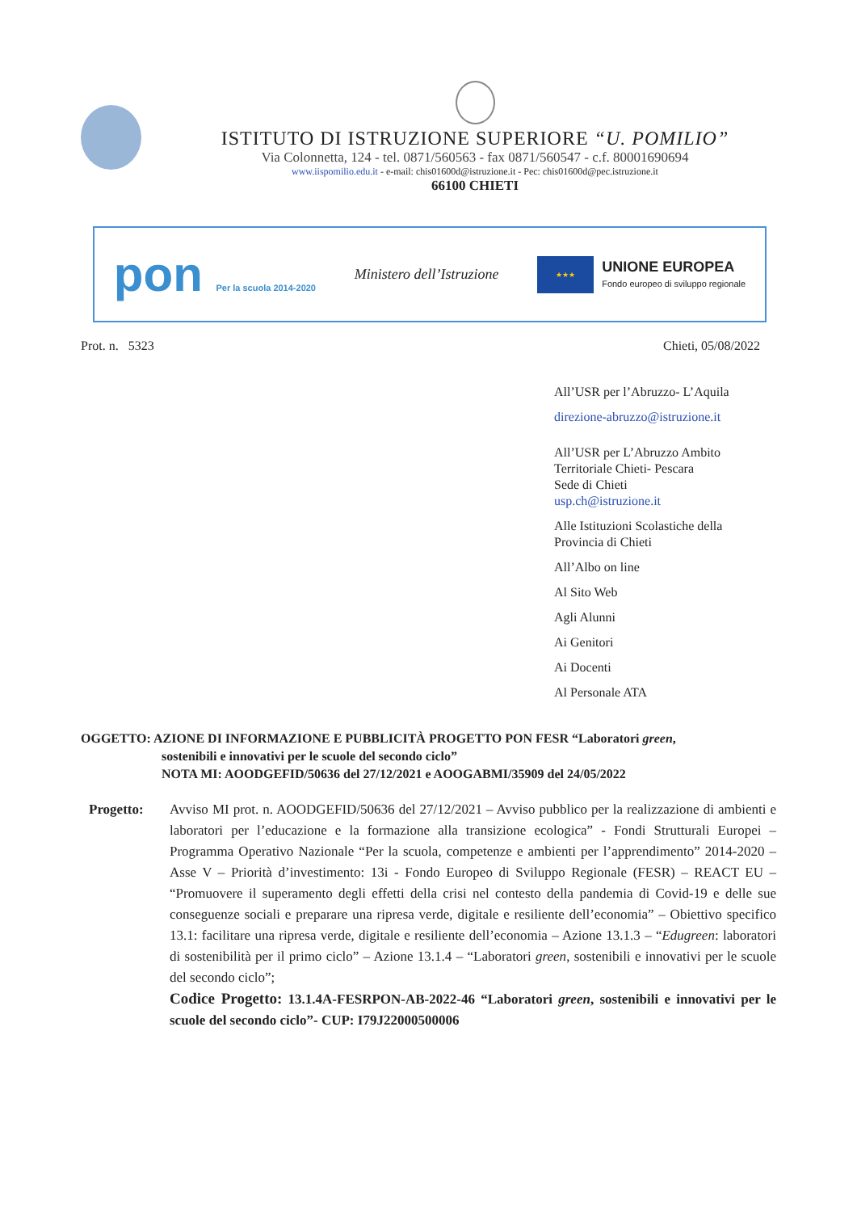ISTITUTO DI ISTRUZIONE SUPERIORE “U. POMILIO”
Via Colonnetta, 124 - tel. 0871/560563 - fax 0871/560547 - c.f. 80001690694
www.iispomilio.edu.it - e-mail: chis01600d@istruzione.it - Pec: chis01600d@pec.istruzione.it
66100 CHIETI
pon Per la scuola 2014-2020
Ministero dell’Istruzione
★★★
UNIONE EUROPEA
Fondo europeo di sviluppo regionale
Prot. n. 5323 Chieti, 05/08/2022
All’USR per l’Abruzzo- L’Aquila
direzione-abruzzo@istruzione.it
All’USR per L’Abruzzo Ambito
Territoriale Chieti- Pescara
Sede di Chieti
usp.ch@istruzione.it
Alle Istituzioni Scolastiche della
Provincia di Chieti
All’Albo on line
Al Sito Web
Agli Alunni
Ai Genitori
Ai Docenti
Al Personale ATA
OGGETTO: AZIONE DI INFORMAZIONE E PUBBLICITÀ PROGETTO PON FESR “Laboratori green,
sostenibili e innovativi per le scuole del secondo ciclo”
NOTA MI: AOODGEFID/50636 del 27/12/2021 e AOOGABMI/35909 del 24/05/2022
Progetto: Avviso MI prot. n. AOODGEFID/50636 del 27/12/2021 – Avviso pubblico per la realizzazione di ambienti e laboratori per l’educazione e la formazione alla transizione ecologica” - Fondi Strutturali Europei – Programma Operativo Nazionale “Per la scuola, competenze e ambienti per l’apprendimento” 2014-2020 – Asse V – Priorità d’investimento: 13i - Fondo Europeo di Sviluppo Regionale (FESR) – REACT EU – “Promuovere il superamento degli effetti della crisi nel contesto della pandemia di Covid-19 e delle sue conseguenze sociali e preparare una ripresa verde, digitale e resiliente dell’economia” – Obiettivo specifico 13.1: facilitare una ripresa verde, digitale e resiliente dell’economia – Azione 13.1.3 – “Edugreen: laboratori di sostenibilità per il primo ciclo” – Azione 13.1.4 – “Laboratori green, sostenibili e innovativi per le scuole del secondo ciclo”;
Codice Progetto: 13.1.4A-FESRPON-AB-2022-46 “Laboratori green, sostenibili e innovativi per le scuole del secondo ciclo”- CUP: I79J22000500006